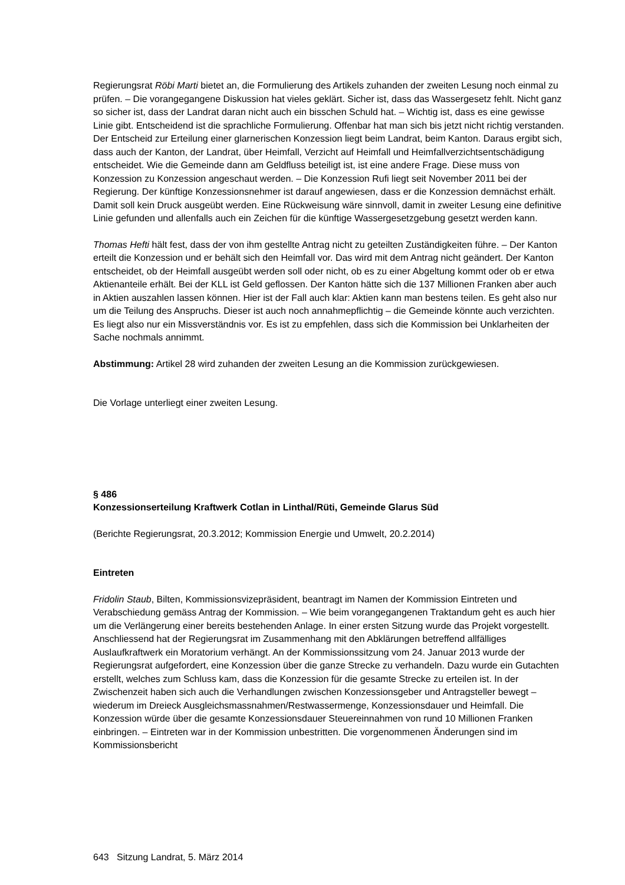Regierungsrat Röbi Marti bietet an, die Formulierung des Artikels zuhanden der zweiten Lesung noch einmal zu prüfen. – Die vorangegangene Diskussion hat vieles geklärt. Sicher ist, dass das Wassergesetz fehlt. Nicht ganz so sicher ist, dass der Landrat daran nicht auch ein bisschen Schuld hat. – Wichtig ist, dass es eine gewisse Linie gibt. Entscheidend ist die sprachliche Formulierung. Offenbar hat man sich bis jetzt nicht richtig verstanden. Der Entscheid zur Erteilung einer glarnerischen Konzession liegt beim Landrat, beim Kanton. Daraus ergibt sich, dass auch der Kanton, der Landrat, über Heimfall, Verzicht auf Heimfall und Heimfallverzichtsentschädigung entscheidet. Wie die Gemeinde dann am Geldfluss beteiligt ist, ist eine andere Frage. Diese muss von Konzession zu Konzession angeschaut werden. – Die Konzession Rufi liegt seit November 2011 bei der Regierung. Der künftige Konzessionsnehmer ist darauf angewiesen, dass er die Konzession demnächst erhält. Damit soll kein Druck ausgeübt werden. Eine Rückweisung wäre sinnvoll, damit in zweiter Lesung eine definitive Linie gefunden und allenfalls auch ein Zeichen für die künftige Wassergesetzgebung gesetzt werden kann.
Thomas Hefti hält fest, dass der von ihm gestellte Antrag nicht zu geteilten Zuständigkeiten führe. – Der Kanton erteilt die Konzession und er behält sich den Heimfall vor. Das wird mit dem Antrag nicht geändert. Der Kanton entscheidet, ob der Heimfall ausgeübt werden soll oder nicht, ob es zu einer Abgeltung kommt oder ob er etwa Aktienanteile erhält. Bei der KLL ist Geld geflossen. Der Kanton hätte sich die 137 Millionen Franken aber auch in Aktien auszahlen lassen können. Hier ist der Fall auch klar: Aktien kann man bestens teilen. Es geht also nur um die Teilung des Anspruchs. Dieser ist auch noch annahmepflichtig – die Gemeinde könnte auch verzichten. Es liegt also nur ein Missverständnis vor. Es ist zu empfehlen, dass sich die Kommission bei Unklarheiten der Sache nochmals annimmt.
Abstimmung: Artikel 28 wird zuhanden der zweiten Lesung an die Kommission zurückgewiesen.
Die Vorlage unterliegt einer zweiten Lesung.
§ 486
Konzessionserteilung Kraftwerk Cotlan in Linthal/Rüti, Gemeinde Glarus Süd
(Berichte Regierungsrat, 20.3.2012; Kommission Energie und Umwelt, 20.2.2014)
Eintreten
Fridolin Staub, Bilten, Kommissionsvizepräsident, beantragt im Namen der Kommission Eintreten und Verabschiedung gemäss Antrag der Kommission. – Wie beim vorangegangenen Traktandum geht es auch hier um die Verlängerung einer bereits bestehenden Anlage. In einer ersten Sitzung wurde das Projekt vorgestellt. Anschliessend hat der Regierungsrat im Zusammenhang mit den Abklärungen betreffend allfälliges Auslaufkraftwerk ein Moratorium verhängt. An der Kommissionssitzung vom 24. Januar 2013 wurde der Regierungsrat aufgefordert, eine Konzession über die ganze Strecke zu verhandeln. Dazu wurde ein Gutachten erstellt, welches zum Schluss kam, dass die Konzession für die gesamte Strecke zu erteilen ist. In der Zwischenzeit haben sich auch die Verhandlungen zwischen Konzessionsgeber und Antragsteller bewegt – wiederum im Dreieck Ausgleichsmassnahmen/Restwassermenge, Konzessionsdauer und Heimfall. Die Konzession würde über die gesamte Konzessionsdauer Steuereinnahmen von rund 10 Millionen Franken einbringen. – Eintreten war in der Kommission unbestritten. Die vorgenommenen Änderungen sind im Kommissionsbericht
643 Sitzung Landrat, 5. März 2014